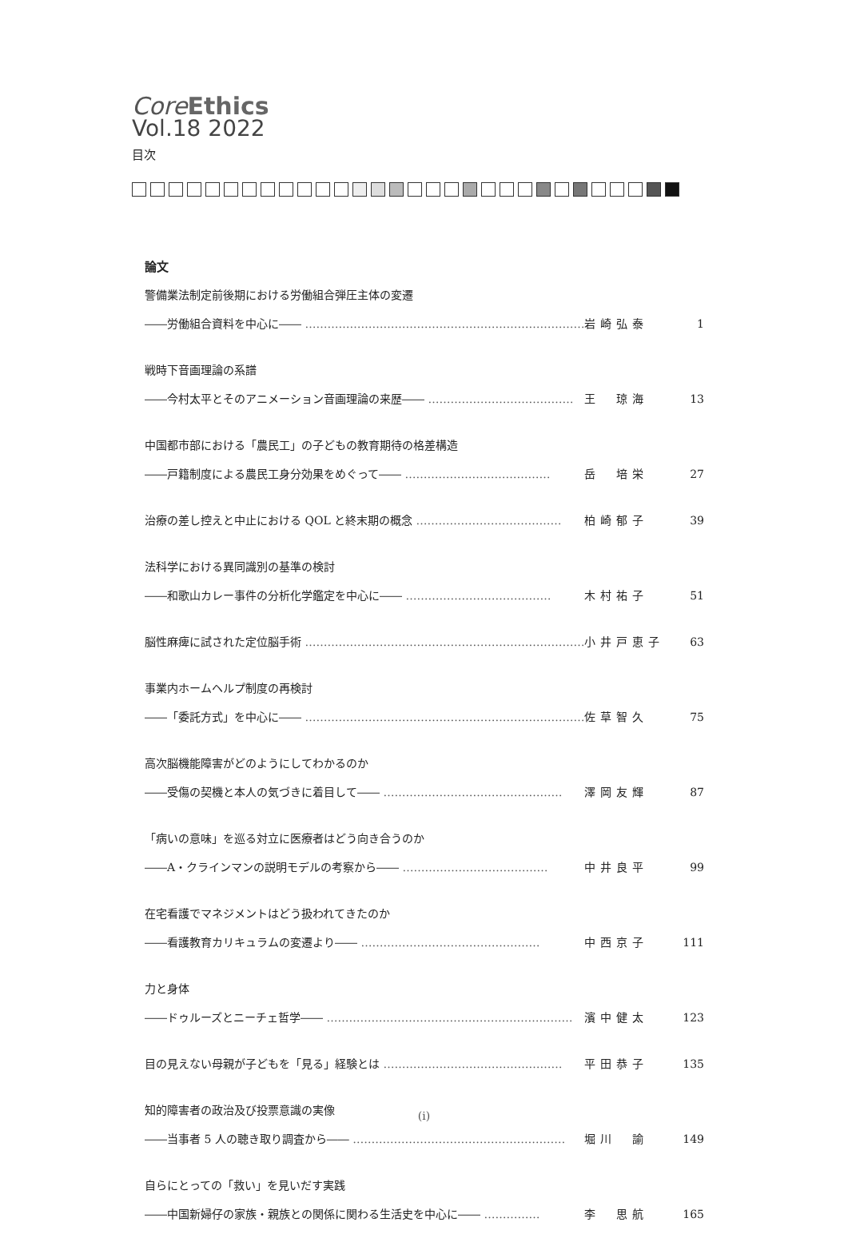Core Ethics
Vol.18 2022
目次
論文
警備業法制定前後期における労働組合弾圧主体の変遷
――労働組合資料を中心に―― ………………………………………………………………… 岩崎弘泰 1
戦時下音画理論の系譜
――今村太平とそのアニメーション音画理論の来歴―― ………………………………… 王　琼海 13
中国都市部における「農民工」の子どもの教育期待の格差構造
――戸籍制度による農民工身分効果をめぐって―― ………………………………… 岳　培栄 27
治療の差し控えと中止における QOL と終末期の概念 ………………………………… 柏崎郁子 39
法科学における異同識別の基準の検討
――和歌山カレー事件の分析化学鑑定を中心に―― ………………………………… 木村祐子 51
脳性麻痺に試された定位脳手術 ………………………………………………………………… 小井戸恵子 63
事業内ホームヘルプ制度の再検討
――「委託方式」を中心に―― ………………………………………………………………… 佐草智久 75
高次脳機能障害がどのようにしてわかるのか
――受傷の契機と本人の気づきに着目して―― ………………………………………… 澤岡友輝 87
「病いの意味」を巡る対立に医療者はどう向き合うのか
――A・クラインマンの説明モデルの考察から―― ………………………………… 中井良平 99
在宅看護でマネジメントはどう扱われてきたのか
――看護教育カリキュラムの変遷より―― ………………………………………… 中西京子 111
力と身体
――ドゥルーズとニーチェ哲学―― ………………………………………………………… 濱中健太 123
目の見えない母親が子どもを「見る」経験とは ………………………………………… 平田恭子 135
知的障害者の政治及び投票意識の実像
――当事者 5 人の聴き取り調査から―― ………………………………………………… 堀川　諭 149
自らにとっての「救い」を見いだす実践
――中国新婦仔の家族・親族との関係に関わる生活史を中心に―― …………… 李　思航 165
(ⅰ)